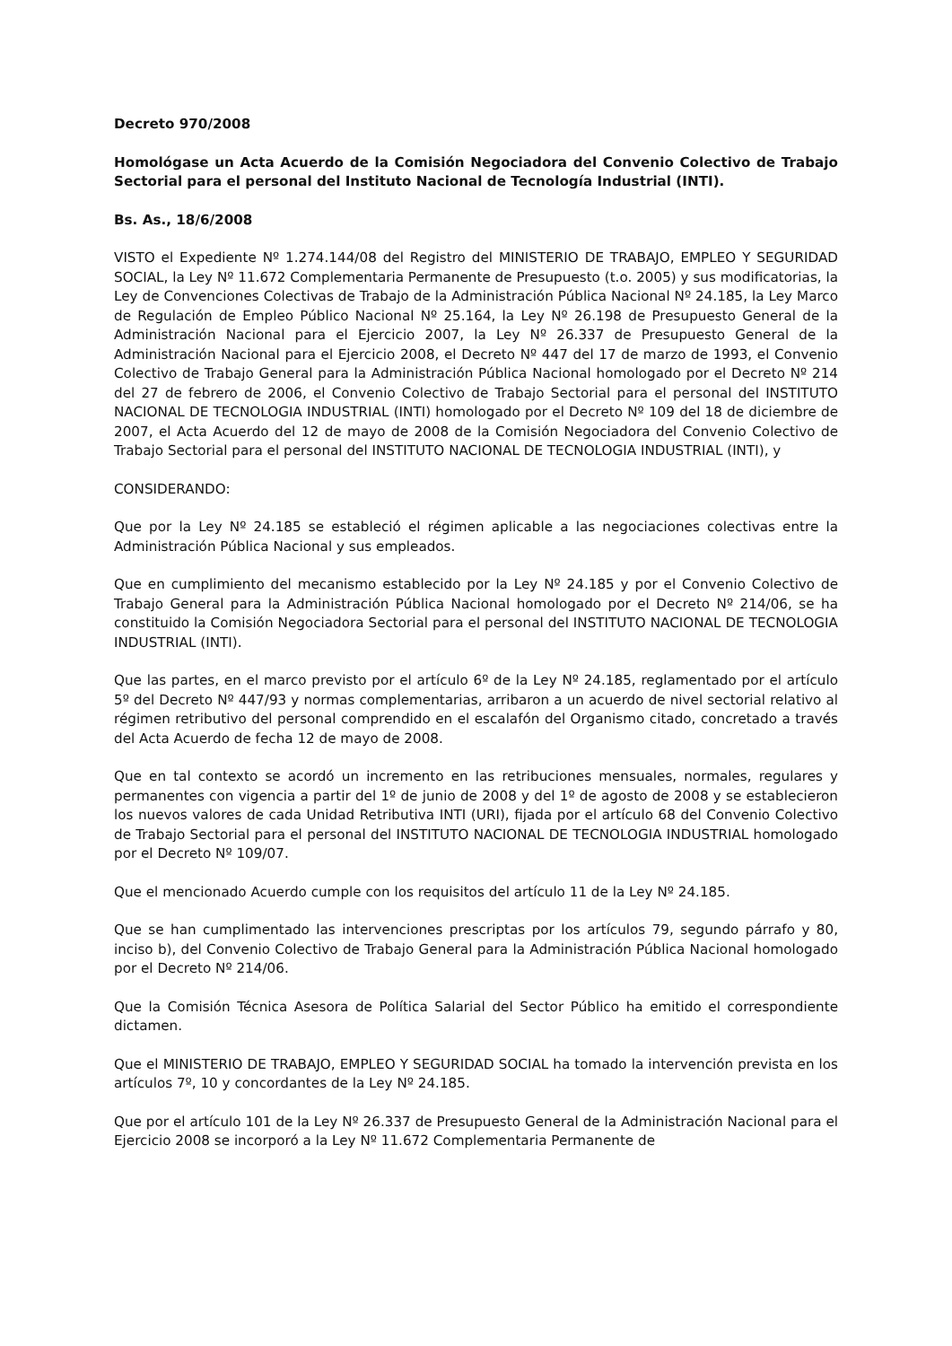Decreto 970/2008
Homológase un Acta Acuerdo de la Comisión Negociadora del Convenio Colectivo de Trabajo Sectorial para el personal del Instituto Nacional de Tecnología Industrial (INTI).
Bs. As., 18/6/2008
VISTO el Expediente Nº 1.274.144/08 del Registro del MINISTERIO DE TRABAJO, EMPLEO Y SEGURIDAD SOCIAL, la Ley Nº 11.672 Complementaria Permanente de Presupuesto (t.o. 2005) y sus modificatorias, la Ley de Convenciones Colectivas de Trabajo de la Administración Pública Nacional Nº 24.185, la Ley Marco de Regulación de Empleo Público Nacional Nº 25.164, la Ley Nº 26.198 de Presupuesto General de la Administración Nacional para el Ejercicio 2007, la Ley Nº 26.337 de Presupuesto General de la Administración Nacional para el Ejercicio 2008, el Decreto Nº 447 del 17 de marzo de 1993, el Convenio Colectivo de Trabajo General para la Administración Pública Nacional homologado por el Decreto Nº 214 del 27 de febrero de 2006, el Convenio Colectivo de Trabajo Sectorial para el personal del INSTITUTO NACIONAL DE TECNOLOGIA INDUSTRIAL (INTI) homologado por el Decreto Nº 109 del 18 de diciembre de 2007, el Acta Acuerdo del 12 de mayo de 2008 de la Comisión Negociadora del Convenio Colectivo de Trabajo Sectorial para el personal del INSTITUTO NACIONAL DE TECNOLOGIA INDUSTRIAL (INTI), y
CONSIDERANDO:
Que por la Ley Nº 24.185 se estableció el régimen aplicable a las negociaciones colectivas entre la Administración Pública Nacional y sus empleados.
Que en cumplimiento del mecanismo establecido por la Ley Nº 24.185 y por el Convenio Colectivo de Trabajo General para la Administración Pública Nacional homologado por el Decreto Nº 214/06, se ha constituido la Comisión Negociadora Sectorial para el personal del INSTITUTO NACIONAL DE TECNOLOGIA INDUSTRIAL (INTI).
Que las partes, en el marco previsto por el artículo 6º de la Ley Nº 24.185, reglamentado por el artículo 5º del Decreto Nº 447/93 y normas complementarias, arribaron a un acuerdo de nivel sectorial relativo al régimen retributivo del personal comprendido en el escalafón del Organismo citado, concretado a través del Acta Acuerdo de fecha 12 de mayo de 2008.
Que en tal contexto se acordó un incremento en las retribuciones mensuales, normales, regulares y permanentes con vigencia a partir del 1º de junio de 2008 y del 1º de agosto de 2008 y se establecieron los nuevos valores de cada Unidad Retributiva INTI (URI), fijada por el artículo 68 del Convenio Colectivo de Trabajo Sectorial para el personal del INSTITUTO NACIONAL DE TECNOLOGIA INDUSTRIAL homologado por el Decreto Nº 109/07.
Que el mencionado Acuerdo cumple con los requisitos del artículo 11 de la Ley Nº 24.185.
Que se han cumplimentado las intervenciones prescriptas por los artículos 79, segundo párrafo y 80, inciso b), del Convenio Colectivo de Trabajo General para la Administración Pública Nacional homologado por el Decreto Nº 214/06.
Que la Comisión Técnica Asesora de Política Salarial del Sector Público ha emitido el correspondiente dictamen.
Que el MINISTERIO DE TRABAJO, EMPLEO Y SEGURIDAD SOCIAL ha tomado la intervención prevista en los artículos 7º, 10 y concordantes de la Ley Nº 24.185.
Que por el artículo 101 de la Ley Nº 26.337 de Presupuesto General de la Administración Nacional para el Ejercicio 2008 se incorporó a la Ley Nº 11.672 Complementaria Permanente de